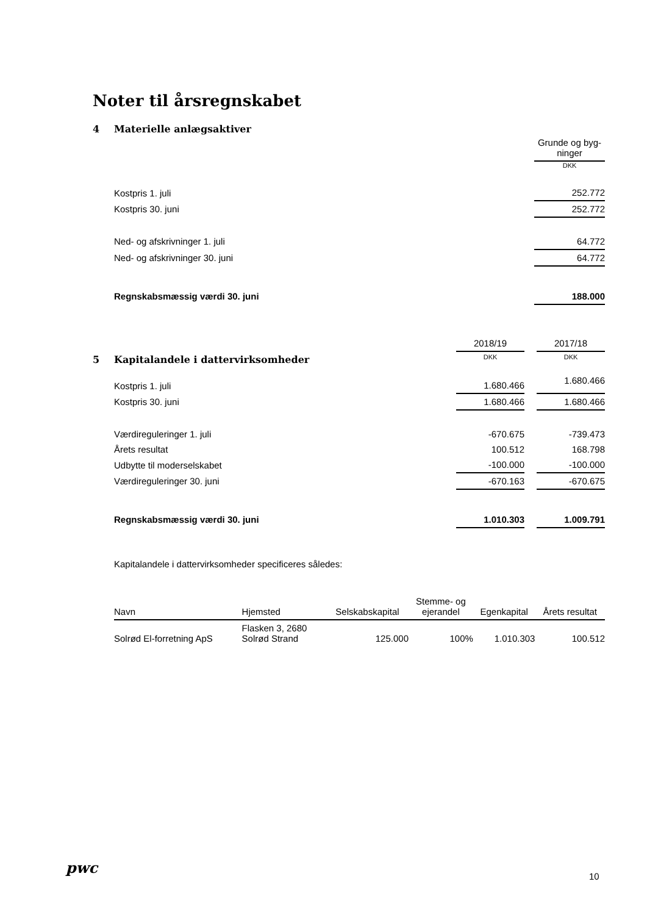Noter til årsregnskabet
4 Materielle anlægsaktiver
| | Grunde og byg- ninger |
| | DKK |
| Kostpris 1. juli | 252.772 |
| Kostpris 30. juni | 252.772 |
| Ned- og afskrivninger 1. juli | 64.772 |
| Ned- og afskrivninger 30. juni | 64.772 |
| Regnskabsmæssig værdi 30. juni | 188.000 |
| | | 2018/19 | | 2017/18 |
| 5 Kapitalandele i dattervirksomheder | | DKK | | DKK |
| | Kostpris 1. juli | 1.680.466 | | 1.680.466 |
| | Kostpris 30. juni | 1.680.466 | | 1.680.466 |
| | Værdireguleringer 1. juli | -670.675 | | -739.473 |
| | Årets resultat | 100.512 | | 168.798 |
| | Udbytte til moderselskabet | -100.000 | | -100.000 |
| | Værdireguleringer 30. juni | -670.163 | | -670.675 |
| | Regnskabsmæssig værdi 30. juni | 1.010.303 | | 1.009.791 |
Kapitalandele i dattervirksomheder specificeres således:
| Navn | Hjemsted | Selskabskapital | Stemme- og ejerandel | Egenkapital | Årets resultat |
| --- | --- | --- | --- | --- | --- |
| Solrød El-forretning ApS | Flasken 3, 2680 Solrød Strand | 125.000 | 100% | 1.010.303 | 100.512 |
pwc
10